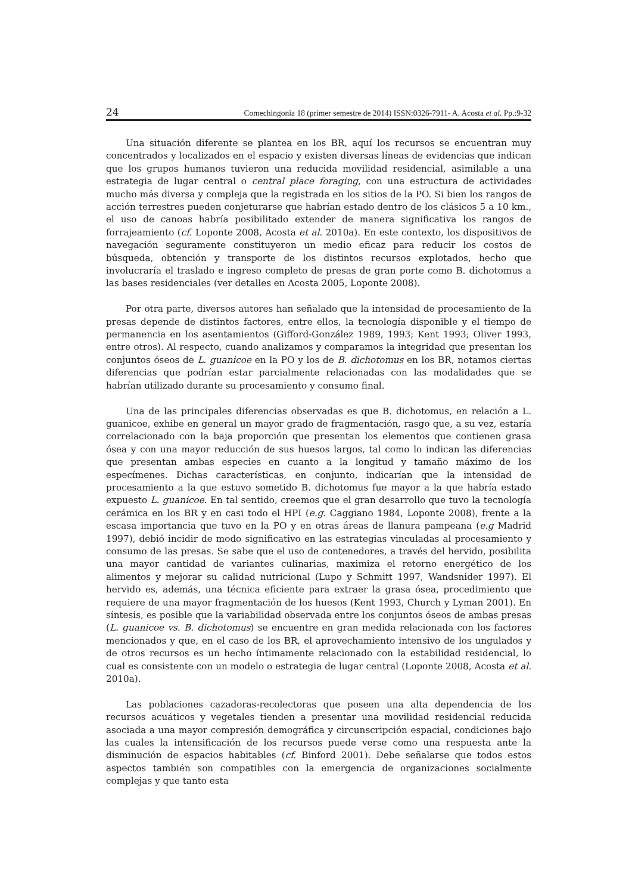24 Comechingonia 18 (primer semestre de 2014) ISSN:0326-7911- A. Acosta et al. Pp.:9-32
Una situación diferente se plantea en los BR, aquí los recursos se encuentran muy concentrados y localizados en el espacio y existen diversas líneas de evidencias que indican que los grupos humanos tuvieron una reducida movilidad residencial, asimilable a una estrategia de lugar central o central place foraging, con una estructura de actividades mucho más diversa y compleja que la registrada en los sitios de la PO. Si bien los rangos de acción terrestres pueden conjeturarse que habrían estado dentro de los clásicos 5 a 10 km., el uso de canoas habría posibilitado extender de manera significativa los rangos de forrajeamiento (cf. Loponte 2008, Acosta et al. 2010a). En este contexto, los dispositivos de navegación seguramente constituyeron un medio eficaz para reducir los costos de búsqueda, obtención y transporte de los distintos recursos explotados, hecho que involucraría el traslado e ingreso completo de presas de gran porte como B. dichotomus a las bases residenciales (ver detalles en Acosta 2005, Loponte 2008).
Por otra parte, diversos autores han señalado que la intensidad de procesamiento de la presas depende de distintos factores, entre ellos, la tecnología disponible y el tiempo de permanencia en los asentamientos (Gifford-González 1989, 1993; Kent 1993; Oliver 1993, entre otros). Al respecto, cuando analizamos y comparamos la integridad que presentan los conjuntos óseos de L. guanicoe en la PO y los de B. dichotomus en los BR, notamos ciertas diferencias que podrían estar parcialmente relacionadas con las modalidades que se habrían utilizado durante su procesamiento y consumo final.
Una de las principales diferencias observadas es que B. dichotomus, en relación a L. guanicoe, exhibe en general un mayor grado de fragmentación, rasgo que, a su vez, estaría correlacionado con la baja proporción que presentan los elementos que contienen grasa ósea y con una mayor reducción de sus huesos largos, tal como lo indican las diferencias que presentan ambas especies en cuanto a la longitud y tamaño máximo de los especímenes. Dichas características, en conjunto, indicarían que la intensidad de procesamiento a la que estuvo sometido B. dichotomus fue mayor a la que habría estado expuesto L. guanicoe. En tal sentido, creemos que el gran desarrollo que tuvo la tecnología cerámica en los BR y en casi todo el HPI (e.g. Caggiano 1984, Loponte 2008), frente a la escasa importancia que tuvo en la PO y en otras áreas de llanura pampeana (e.g Madrid 1997), debió incidir de modo significativo en las estrategias vinculadas al procesamiento y consumo de las presas. Se sabe que el uso de contenedores, a través del hervido, posibilita una mayor cantidad de variantes culinarias, maximiza el retorno energético de los alimentos y mejorar su calidad nutricional (Lupo y Schmitt 1997, Wandsnider 1997). El hervido es, además, una técnica eficiente para extraer la grasa ósea, procedimiento que requiere de una mayor fragmentación de los huesos (Kent 1993, Church y Lyman 2001). En síntesis, es posible que la variabilidad observada entre los conjuntos óseos de ambas presas (L. guanicoe vs. B. dichotomus) se encuentre en gran medida relacionada con los factores mencionados y que, en el caso de los BR, el aprovechamiento intensivo de los ungulados y de otros recursos es un hecho íntimamente relacionado con la estabilidad residencial, lo cual es consistente con un modelo o estrategia de lugar central (Loponte 2008, Acosta et al. 2010a).
Las poblaciones cazadoras-recolectoras que poseen una alta dependencia de los recursos acuáticos y vegetales tienden a presentar una movilidad residencial reducida asociada a una mayor compresión demográfica y circunscripción espacial, condiciones bajo las cuales la intensificación de los recursos puede verse como una respuesta ante la disminución de espacios habitables (cf. Binford 2001). Debe señalarse que todos estos aspectos también son compatibles con la emergencia de organizaciones socialmente complejas y que tanto esta